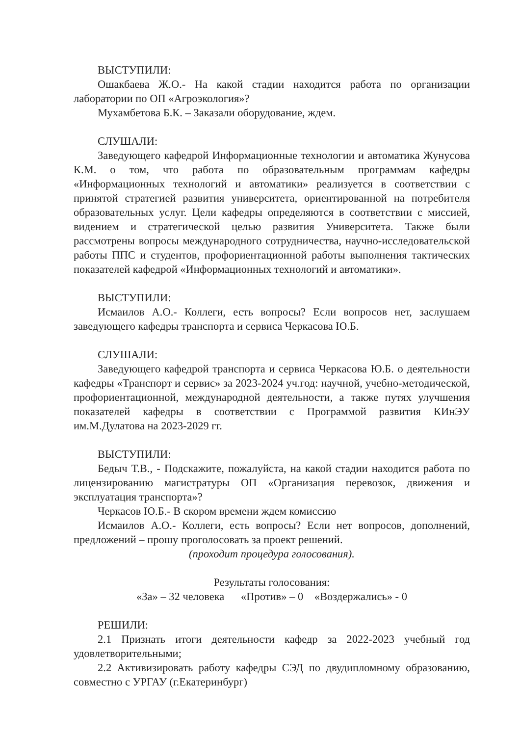ВЫСТУПИЛИ:
Ошакбаева Ж.О.- На какой стадии находится работа по организации лаборатории по ОП «Агроэкология»?
Мухамбетова Б.К. – Заказали оборудование, ждем.
СЛУШАЛИ:
Заведующего кафедрой Информационные технологии и автоматика Жунусова К.М. о том, что работа по образовательным программам кафедры «Информационных технологий и автоматики» реализуется в соответствии с принятой стратегией развития университета, ориентированной на потребителя образовательных услуг. Цели кафедры определяются в соответствии с миссией, видением и стратегической целью развития Университета. Также были рассмотрены вопросы международного сотрудничества, научно-исследовательской работы ППС и студентов, профориентационной работы выполнения тактических показателей кафедрой «Информационных технологий и автоматики».
ВЫСТУПИЛИ:
Исмаилов А.О.- Коллеги, есть вопросы? Если вопросов нет, заслушаем заведующего кафедры транспорта и сервиса Черкасова Ю.Б.
СЛУШАЛИ:
Заведующего кафедрой транспорта и сервиса Черкасова Ю.Б. о деятельности кафедры «Транспорт и сервис» за 2023-2024 уч.год: научной, учебно-методической, профориентационной, международной деятельности, а также путях улучшения показателей кафедры в соответствии с Программой развития КИнЭУ им.М.Дулатова на 2023-2029 гг.
ВЫСТУПИЛИ:
Бедыч Т.В., - Подскажите, пожалуйста, на какой стадии находится работа по лицензированию магистратуры ОП «Организация перевозок, движения и эксплуатация транспорта»?
Черкасов Ю.Б.- В скором времени ждем комиссию
Исмаилов А.О.- Коллеги, есть вопросы? Если нет вопросов, дополнений, предложений – прошу проголосовать за проект решений.
(проходит процедура голосования).
Результаты голосования:
«За» – 32 человека «Против» – 0 «Воздержались» - 0
РЕШИЛИ:
2.1 Признать итоги деятельности кафедр за 2022-2023 учебный год удовлетворительными;
2.2 Активизировать работу кафедры СЭД по двудипломному образованию, совместно с УРГАУ (г.Екатеринбург)